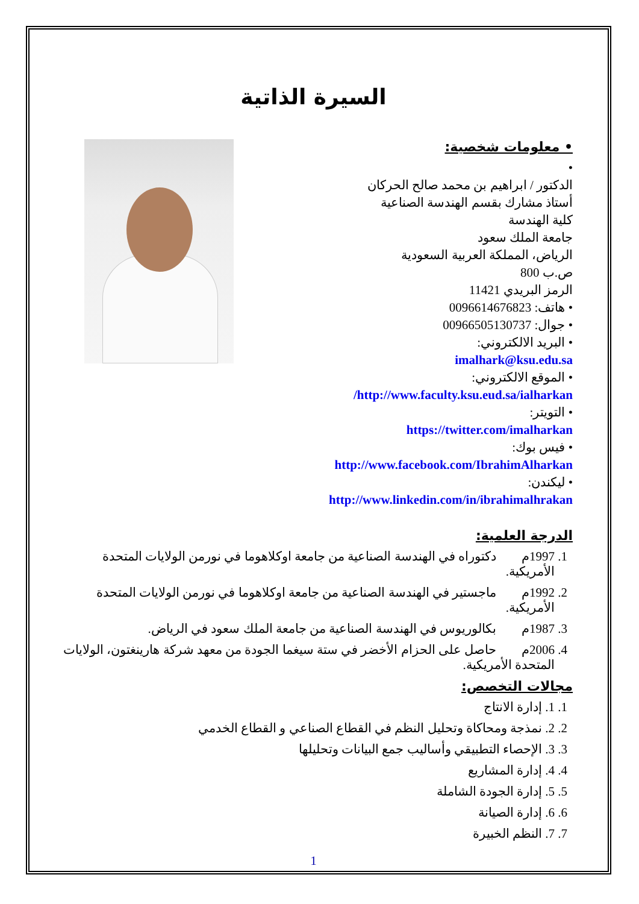السيرة الذاتية
• معلومات شخصية:
•
الدكتور / ابراهيم بن محمد صالح الحركان
أستاذ مشارك بقسم الهندسة الصناعية
كلية الهندسة
جامعة الملك سعود
الرياض، المملكة العربية السعودية
ص.ب 800
الرمز البريدي 11421
• هاتف: 0096614676823
• جوال: 00966505130737
• البريد الالكتروني:
imalhark@ksu.edu.sa
• الموقع الالكتروني:
http://www.faculty.ksu.eud.sa/ialharkan/
• التويتر:
https://twitter.com/imalharkan
• فيس بوك:
http://www.facebook.com/IbrahimAlharkan
• ليكندن:
http://www.linkedin.com/in/ibrahimalhrakan
الدرجة العلمية:
1. 1997م دكتوراه في الهندسة الصناعية من جامعة اوكلاهوما في نورمن الولايات المتحدة الأمريكية.
2. 1992م ماجستير في الهندسة الصناعية من جامعة اوكلاهوما في نورمن الولايات المتحدة الأمريكية.
3. 1987م بكالوريوس في الهندسة الصناعية من جامعة الملك سعود في الرياض.
4. 2006م حاصل على الحزام الأخضر في ستة سيغما الجودة من معهد شركة هارينغتون، الولايات المتحدة الأمريكية.
مجالات التخصص:
1. 1. إدارة الانتاج
2. 2. نمذجة ومحاكاة وتحليل النظم في القطاع الصناعي و القطاع الخدمي
3. 3. الإحصاء التطبيقي وأساليب جمع البيانات وتحليلها
4. 4. إدارة المشاريع
5. 5. إدارة الجودة الشاملة
6. 6. إدارة الصيانة
7. 7. النظم الخبيرة
1